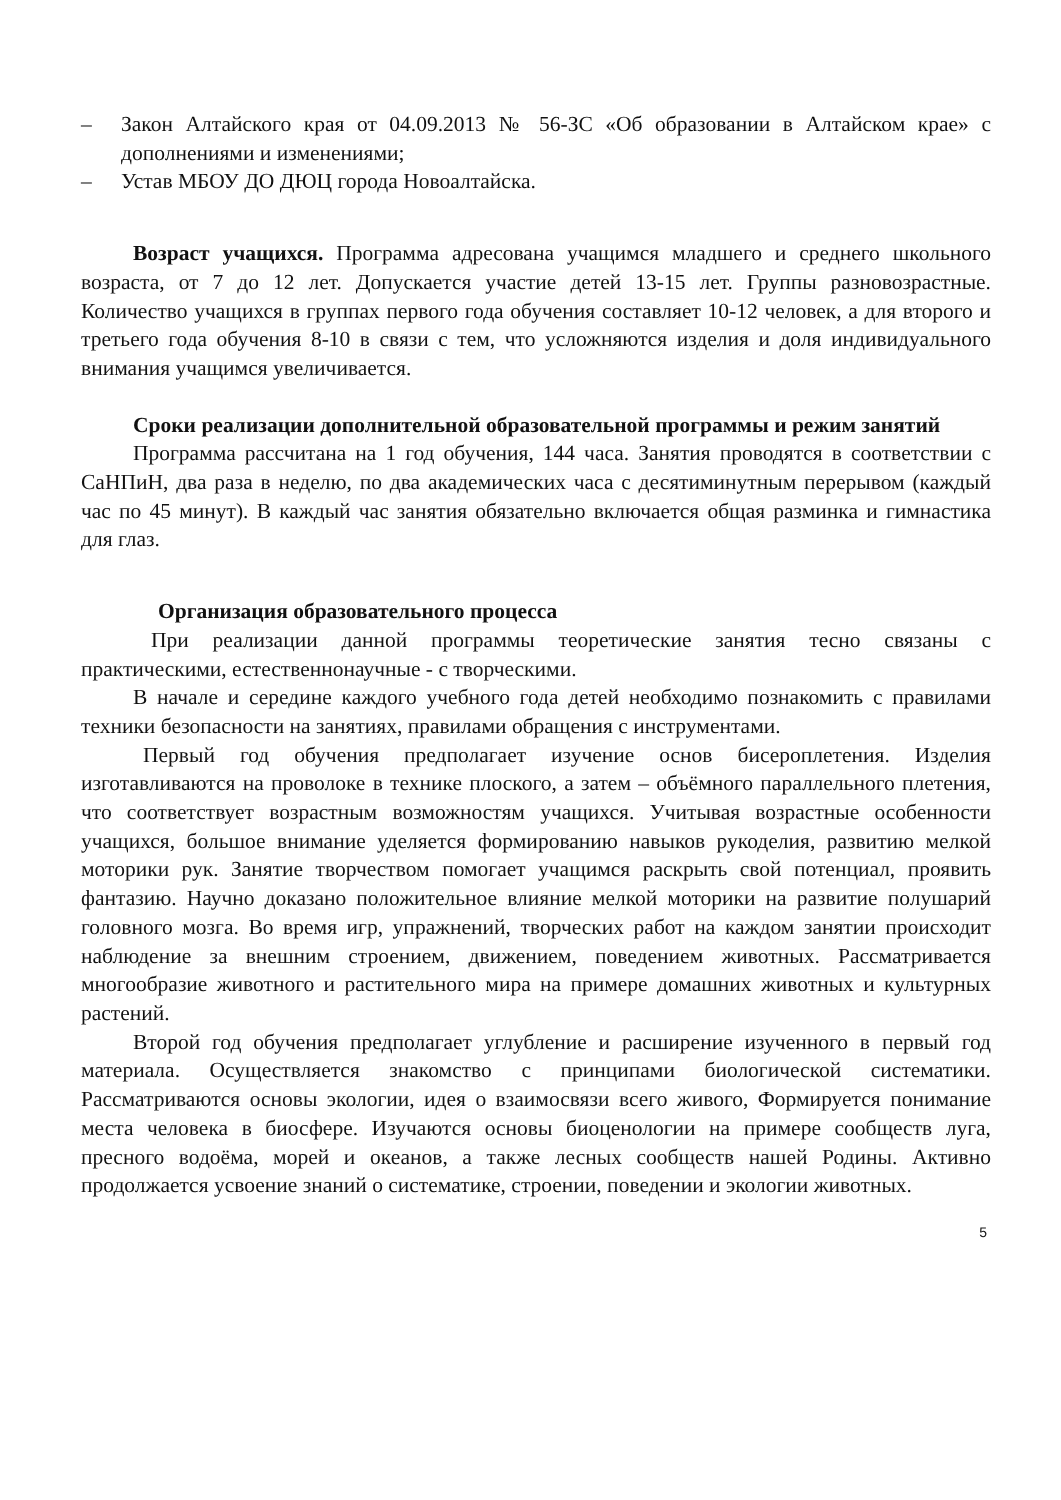– Закон Алтайского края от 04.09.2013 № 56-ЗС «Об образовании в Алтайском крае» с дополнениями и изменениями;
– Устав МБОУ ДО ДЮЦ города Новоалтайска.
Возраст учащихся. Программа адресована учащимся младшего и среднего школьного возраста, от 7 до 12 лет. Допускается участие детей 13-15 лет. Группы разновозрастные. Количество учащихся в группах первого года обучения составляет 10-12 человек, а для второго и третьего года обучения 8-10 в связи с тем, что усложняются изделия и доля индивидуального внимания учащимся увеличивается.
Сроки реализации дополнительной образовательной программы и режим занятий
Программа рассчитана на 1 год обучения, 144 часа. Занятия проводятся в соответствии с СаНПиН, два раза в неделю, по два академических часа с десятиминутным перерывом (каждый час по 45 минут). В каждый час занятия обязательно включается общая разминка и гимнастика для глаз.
Организация образовательного процесса
При реализации данной программы теоретические занятия тесно связаны с практическими, естественнонаучные - с творческими.
В начале и середине каждого учебного года детей необходимо познакомить с правилами техники безопасности на занятиях, правилами обращения с инструментами.
Первый год обучения предполагает изучение основ бисероплетения. Изделия изготавливаются на проволоке в технике плоского, а затем – объёмного параллельного плетения, что соответствует возрастным возможностям учащихся. Учитывая возрастные особенности учащихся, большое внимание уделяется формированию навыков рукоделия, развитию мелкой моторики рук. Занятие творчеством помогает учащимся раскрыть свой потенциал, проявить фантазию. Научно доказано положительное влияние мелкой моторики на развитие полушарий головного мозга. Во время игр, упражнений, творческих работ на каждом занятии происходит наблюдение за внешним строением, движением, поведением животных. Рассматривается многообразие животного и растительного мира на примере домашних животных и культурных растений.
Второй год обучения предполагает углубление и расширение изученного в первый год материала. Осуществляется знакомство с принципами биологической систематики. Рассматриваются основы экологии, идея о взаимосвязи всего живого, Формируется понимание места человека в биосфере. Изучаются основы биоценологии на примере сообществ луга, пресного водоёма, морей и океанов, а также лесных сообществ нашей Родины. Активно продолжается усвоение знаний о систематике, строении, поведении и экологии животных.
5